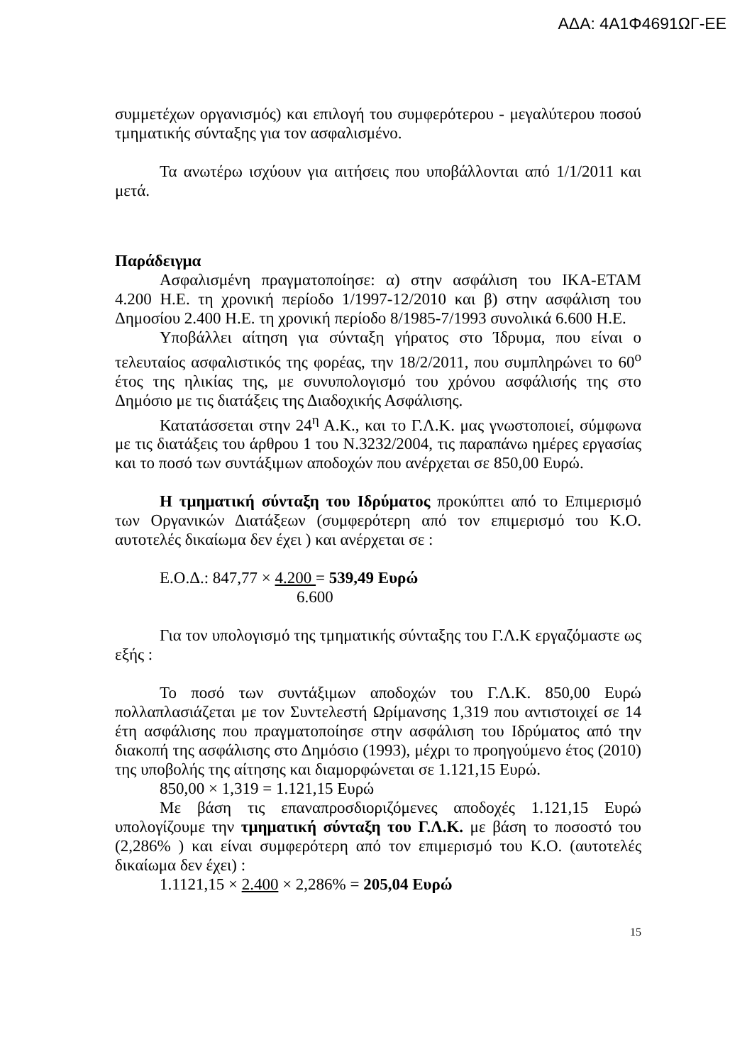ΑΔΑ: 4Α1Φ4691ΩΓ-ΕΕ
συμμετέχων οργανισμός) και επιλογή του συμφερότερου - μεγαλύτερου ποσού τμηματικής σύνταξης για τον ασφαλισμένο.
Τα ανωτέρω ισχύουν για αιτήσεις που υποβάλλονται από 1/1/2011 και μετά.
Παράδειγμα
Ασφαλισμένη πραγματοποίησε: α) στην ασφάλιση του ΙΚΑ-ΕΤΑΜ 4.200 Η.Ε. τη χρονική περίοδο 1/1997-12/2010 και β) στην ασφάλιση του Δημοσίου 2.400 Η.Ε. τη χρονική περίοδο 8/1985-7/1993 συνολικά 6.600 Η.Ε.
Υποβάλλει αίτηση για σύνταξη γήρατος στο Ίδρυμα, που είναι ο τελευταίος ασφαλιστικός της φορέας, την 18/2/2011, που συμπληρώνει το 60<sup>ο</sup> έτος της ηλικίας της, με συνυπολογισμό του χρόνου ασφάλισής της στο Δημόσιο με τις διατάξεις της Διαδοχικής Ασφάλισης.
Κατατάσσεται στην 24<sup>η</sup> Α.Κ., και το Γ.Λ.Κ. μας γνωστοποιεί, σύμφωνα με τις διατάξεις του άρθρου 1 του Ν.3232/2004, τις παραπάνω ημέρες εργασίας και το ποσό των συντάξιμων αποδοχών που ανέρχεται σε 850,00 Ευρώ.
Η τμηματική σύνταξη του Ιδρύματος προκύπτει από το Επιμερισμό των Οργανικών Διατάξεων (συμφερότερη από τον επιμερισμό του Κ.Ο. αυτοτελές δικαίωμα δεν έχει ) και ανέρχεται σε :
Ε.Ο.Δ.: 847,77 × 4.200 = 539,49 Ευρώ
6.600
Για τον υπολογισμό της τμηματικής σύνταξης του Γ.Λ.Κ εργαζόμαστε ως εξής :
Το ποσό των συντάξιμων αποδοχών του Γ.Λ.Κ. 850,00 Ευρώ πολλαπλασιάζεται με τον Συντελεστή Ωρίμανσης 1,319 που αντιστοιχεί σε 14 έτη ασφάλισης που πραγματοποίησε στην ασφάλιση του Ιδρύματος από την διακοπή της ασφάλισης στο Δημόσιο (1993), μέχρι το προηγούμενο έτος (2010) της υποβολής της αίτησης και διαμορφώνεται σε 1.121,15 Ευρώ.
850,00 × 1,319 = 1.121,15 Ευρώ
Με βάση τις επαναπροσδιοριζόμενες αποδοχές 1.121,15 Ευρώ υπολογίζουμε την τμηματική σύνταξη του Γ.Λ.Κ. με βάση το ποσοστό του (2,286% ) και είναι συμφερότερη από τον επιμερισμό του Κ.Ο. (αυτοτελές δικαίωμα δεν έχει) :
1.1121,15 × 2.400 × 2,286% = 205,04 Ευρώ
15